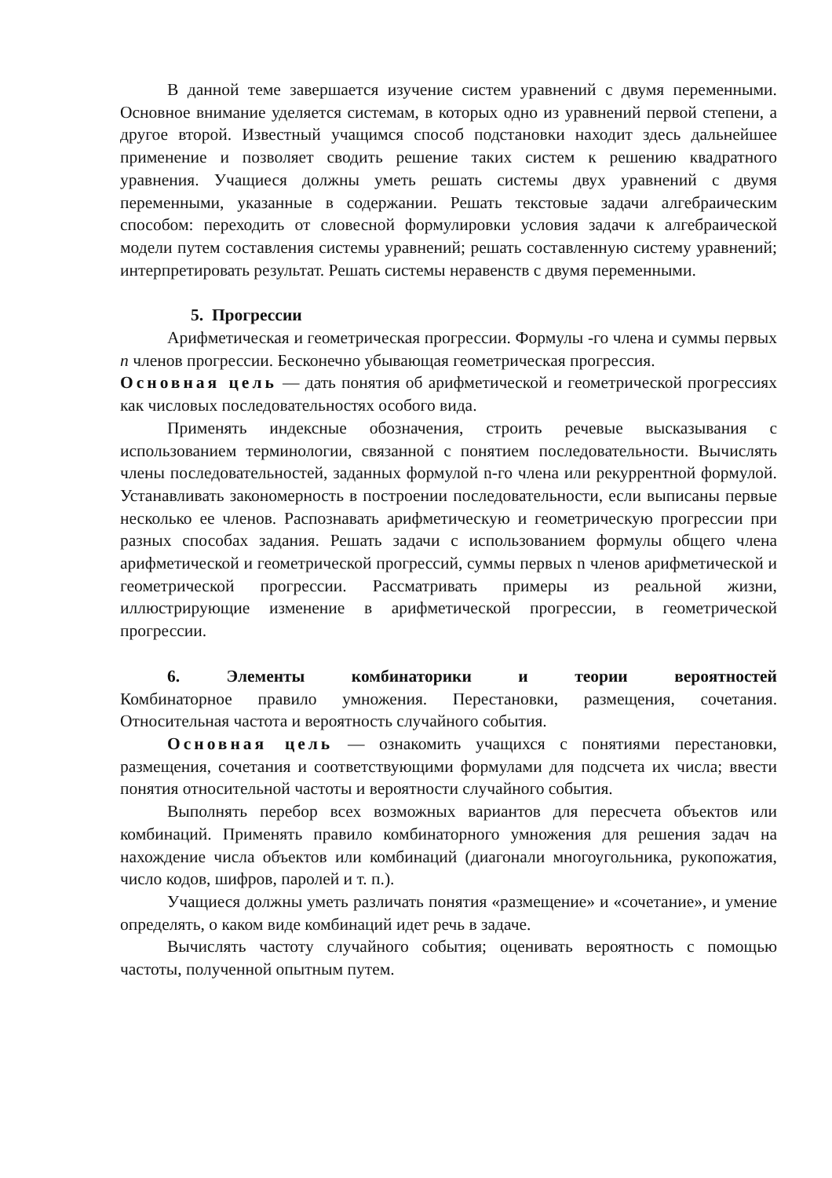В данной теме завершается изучение систем уравнений с двумя переменными. Основное внимание уделяется системам, в которых одно из уравнений первой степени, а другое второй. Известный учащимся способ подстановки находит здесь дальнейшее применение и позволяет сводить решение таких систем к решению квадратного уравнения. Учащиеся должны уметь решать системы двух уравнений с двумя переменными, указанные в содержании. Решать текстовые задачи алгебраическим способом: переходить от словесной формулировки условия задачи к алгебраической модели путем составления системы уравнений; решать составленную систему уравнений; интерпретировать результат. Решать системы неравенств с двумя переменными.
5. Прогрессии
Арифметическая и геометрическая прогрессии. Формулы -го члена и суммы первых n членов прогрессии. Бесконечно убывающая геометрическая прогрессия.
Основная цель — дать понятия об арифметической и геометрической прогрессиях как числовых последовательностях особого вида.
Применять индексные обозначения, строить речевые высказывания с использованием терминологии, связанной с понятием последовательности. Вычислять члены последовательностей, заданных формулой n-го члена или рекуррентной формулой. Устанавливать закономерность в построении последовательности, если выписаны первые несколько ее членов. Распознавать арифметическую и геометрическую прогрессии при разных способах задания. Решать задачи с использованием формулы общего члена арифметической и геометрической прогрессий, суммы первых n членов арифметической и геометрической прогрессии. Рассматривать примеры из реальной жизни, иллюстрирующие изменение в арифметической прогрессии, в геометрической прогрессии.
6. Элементы комбинаторики и теории вероятностей
Комбинаторное правило умножения. Перестановки, размещения, сочетания. Относительная частота и вероятность случайного события.
Основная цель — ознакомить учащихся с понятиями перестановки, размещения, сочетания и соответствующими формулами для подсчета их числа; ввести понятия относительной частоты и вероятности случайного события.
Выполнять перебор всех возможных вариантов для пересчета объектов или комбинаций. Применять правило комбинаторного умножения для решения задач на нахождение числа объектов или комбинаций (диагонали многоугольника, рукопожатия, число кодов, шифров, паролей и т. п.).
Учащиеся должны уметь различать понятия «размещение» и «сочетание», и умение определять, о каком виде комбинаций идет речь в задаче.
Вычислять частоту случайного события; оценивать вероятность с помощью частоты, полученной опытным путем.